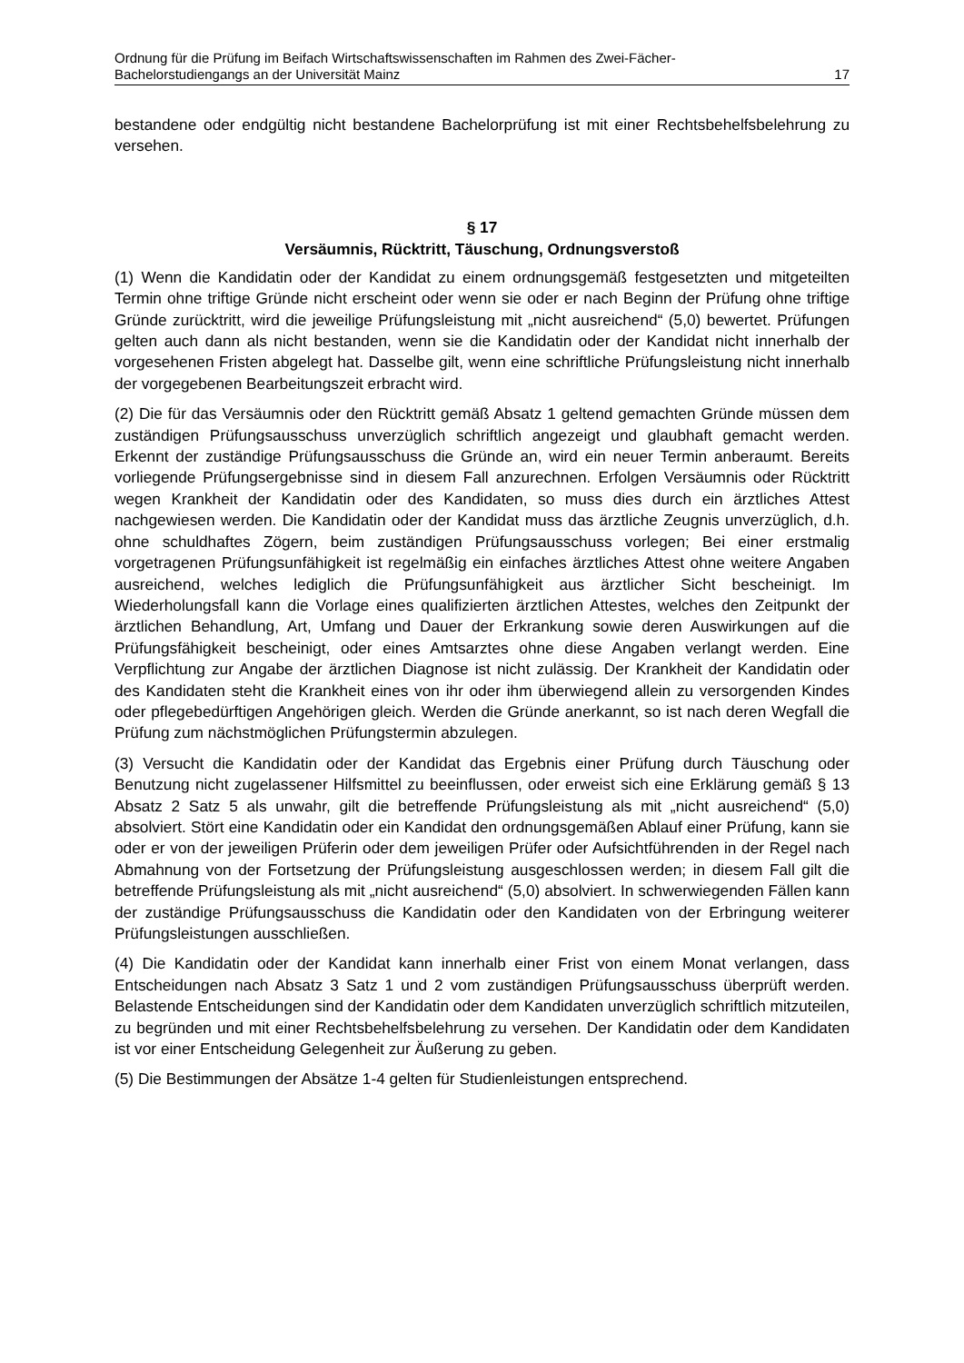Ordnung für die Prüfung im Beifach Wirtschaftswissenschaften im Rahmen des Zwei-Fächer-
Bachelorstudiengangs an der Universität Mainz 17
bestandene oder endgültig nicht bestandene Bachelorprüfung ist mit einer Rechtsbehelfsbelehrung zu versehen.
§ 17
Versäumnis, Rücktritt, Täuschung, Ordnungsverstoß
(1) Wenn die Kandidatin oder der Kandidat zu einem ordnungsgemäß festgesetzten und mitgeteilten Termin ohne triftige Gründe nicht erscheint oder wenn sie oder er nach Beginn der Prüfung ohne triftige Gründe zurücktritt, wird die jeweilige Prüfungsleistung mit „nicht ausreichend“ (5,0) bewertet. Prüfungen gelten auch dann als nicht bestanden, wenn sie die Kandidatin oder der Kandidat nicht innerhalb der vorgesehenen Fristen abgelegt hat. Dasselbe gilt, wenn eine schriftliche Prüfungsleistung nicht innerhalb der vorgegebenen Bearbeitungszeit erbracht wird.
(2) Die für das Versäumnis oder den Rücktritt gemäß Absatz 1 geltend gemachten Gründe müssen dem zuständigen Prüfungsausschuss unverzüglich schriftlich angezeigt und glaubhaft gemacht werden. Erkennt der zuständige Prüfungsausschuss die Gründe an, wird ein neuer Termin anberaumt. Bereits vorliegende Prüfungsergebnisse sind in diesem Fall anzurechnen. Erfolgen Versäumnis oder Rücktritt wegen Krankheit der Kandidatin oder des Kandidaten, so muss dies durch ein ärztliches Attest nachgewiesen werden. Die Kandidatin oder der Kandidat muss das ärztliche Zeugnis unverzüglich, d.h. ohne schuldhaftes Zögern, beim zuständigen Prüfungsausschuss vorlegen; Bei einer erstmalig vorgetragenen Prüfungsunfähigkeit ist regelmäßig ein einfaches ärztliches Attest ohne weitere Angaben ausreichend, welches lediglich die Prüfungsunfähigkeit aus ärztlicher Sicht bescheinigt. Im Wiederholungsfall kann die Vorlage eines qualifizierten ärztlichen Attestes, welches den Zeitpunkt der ärztlichen Behandlung, Art, Umfang und Dauer der Erkrankung sowie deren Auswirkungen auf die Prüfungsfähigkeit bescheinigt, oder eines Amtsarztes ohne diese Angaben verlangt werden. Eine Verpflichtung zur Angabe der ärztlichen Diagnose ist nicht zulässig. Der Krankheit der Kandidatin oder des Kandidaten steht die Krankheit eines von ihr oder ihm überwiegend allein zu versorgenden Kindes oder pflegebedürftigen Angehörigen gleich. Werden die Gründe anerkannt, so ist nach deren Wegfall die Prüfung zum nächstmöglichen Prüfungstermin abzulegen.
(3) Versucht die Kandidatin oder der Kandidat das Ergebnis einer Prüfung durch Täuschung oder Benutzung nicht zugelassener Hilfsmittel zu beeinflussen, oder erweist sich eine Erklärung gemäß § 13 Absatz 2 Satz 5 als unwahr, gilt die betreffende Prüfungsleistung als mit „nicht ausreichend“ (5,0) absolviert. Stört eine Kandidatin oder ein Kandidat den ordnungsgemäßen Ablauf einer Prüfung, kann sie oder er von der jeweiligen Prüferin oder dem jeweiligen Prüfer oder Aufsichtführenden in der Regel nach Abmahnung von der Fortsetzung der Prüfungsleistung ausgeschlossen werden; in diesem Fall gilt die betreffende Prüfungsleistung als mit „nicht ausreichend“ (5,0) absolviert. In schwerwiegenden Fällen kann der zuständige Prüfungsausschuss die Kandidatin oder den Kandidaten von der Erbringung weiterer Prüfungsleistungen ausschließen.
(4) Die Kandidatin oder der Kandidat kann innerhalb einer Frist von einem Monat verlangen, dass Entscheidungen nach Absatz 3 Satz 1 und 2 vom zuständigen Prüfungsausschuss überprüft werden. Belastende Entscheidungen sind der Kandidatin oder dem Kandidaten unverzüglich schriftlich mitzuteilen, zu begründen und mit einer Rechtsbehelfsbelehrung zu versehen. Der Kandidatin oder dem Kandidaten ist vor einer Entscheidung Gelegenheit zur Äußerung zu geben.
(5) Die Bestimmungen der Absätze 1-4 gelten für Studienleistungen entsprechend.